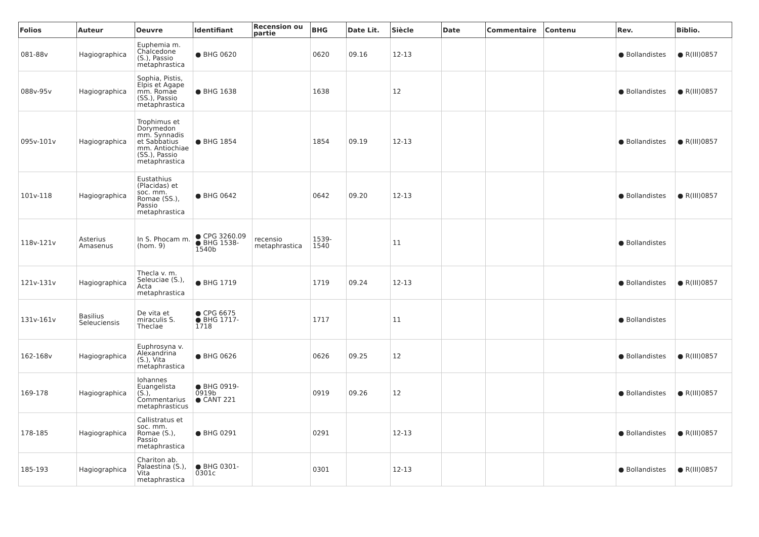| Folios | Auteur | Oeuvre | Identifiant | Recension ou partie | BHG | Date Lit. | Siècle | Date | Commentaire | Contenu | Rev. | Biblio. |
| --- | --- | --- | --- | --- | --- | --- | --- | --- | --- | --- | --- | --- |
| 081-88v | Hagiographica | Euphemia m. Chalcedone (S.), Passio metaphrastica | ● BHG 0620 | | 0620 | 09.16 | 12-13 | | | | ● Bollandistes | ● R(III)0857 |
| 088v-95v | Hagiographica | Sophia, Pistis, Elpis et Agape mm. Romae (SS.), Passio metaphrastica | ● BHG 1638 | | 1638 | | 12 | | | | ● Bollandistes | ● R(III)0857 |
| 095v-101v | Hagiographica | Trophimus et Dorymedon mm. Synnadis et Sabbatius mm. Antiochiae (SS.), Passio metaphrastica | ● BHG 1854 | | 1854 | 09.19 | 12-13 | | | | ● Bollandistes | ● R(III)0857 |
| 101v-118 | Hagiographica | Eustathius (Placidas) et soc. mm. Romae (SS.), Passio metaphrastica | ● BHG 0642 | | 0642 | 09.20 | 12-13 | | | | ● Bollandistes | ● R(III)0857 |
| 118v-121v | Asterius Amasenus | In S. Phocam m. (hom. 9) | ● CPG 3260.09 ● BHG 1538-1540b | recensio metaphrastica | 1539-1540 | | 11 | | | | ● Bollandistes | |
| 121v-131v | Hagiographica | Thecla v. m. Seleuciae (S.), Acta metaphrastica | ● BHG 1719 | | 1719 | 09.24 | 12-13 | | | | ● Bollandistes | ● R(III)0857 |
| 131v-161v | Basilius Seleuciensis | De vita et miraculis S. Theclae | ● CPG 6675 ● BHG 1717-1718 | | 1717 | | 11 | | | | ● Bollandistes | |
| 162-168v | Hagiographica | Euphrosyna v. Alexandrina (S.), Vita metaphrastica | ● BHG 0626 | | 0626 | 09.25 | 12 | | | | ● Bollandistes | ● R(III)0857 |
| 169-178 | Hagiographica | Iohannes Euangelista (S.), Commentarius metaphrasticus | ● BHG 0919-0919b ● CANT 221 | | 0919 | 09.26 | 12 | | | | ● Bollandistes | ● R(III)0857 |
| 178-185 | Hagiographica | Callistratus et soc. mm. Romae (S.), Passio metaphrastica | ● BHG 0291 | | 0291 | | 12-13 | | | | ● Bollandistes | ● R(III)0857 |
| 185-193 | Hagiographica | Chariton ab. Palaestina (S.), Vita metaphrastica | ● BHG 0301-0301c | | 0301 | | 12-13 | | | | ● Bollandistes | ● R(III)0857 |